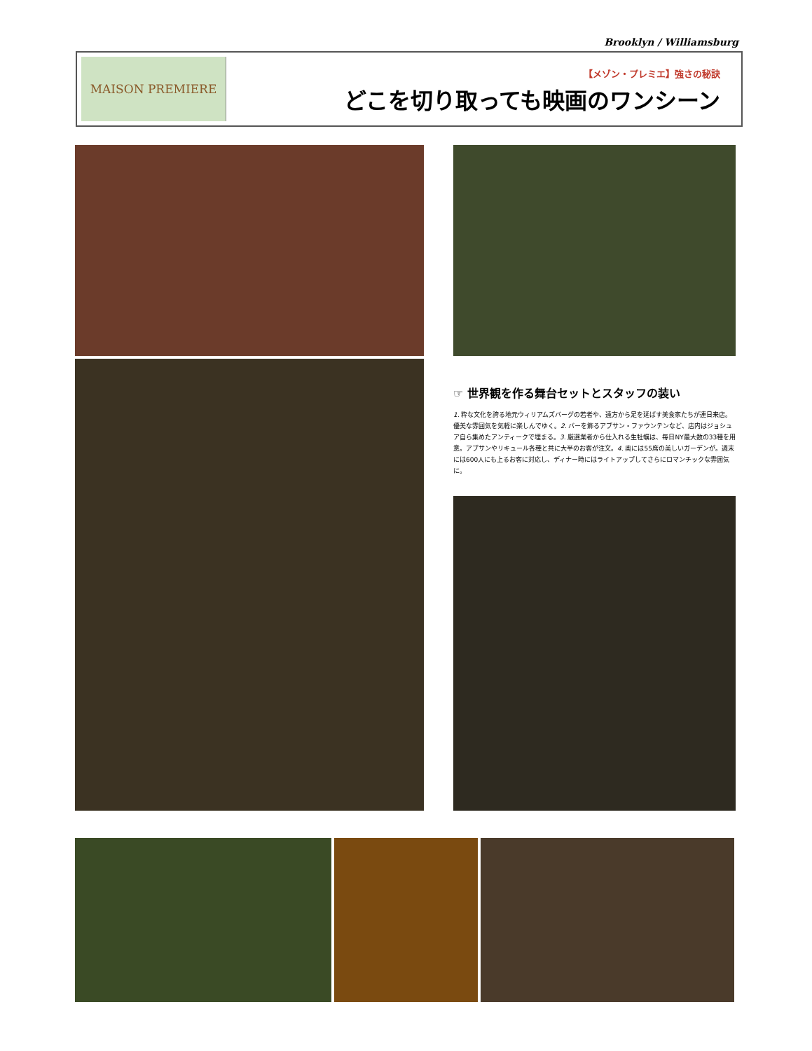Brooklyn / Williamsburg
MAISON PREMIERE
【メゾン・プレミエ】強さの秘訣
どこを切り取っても映画のワンシーン
☞ 世界観を作る舞台セットとスタッフの装い
1. 粋な文化を誇る地元ウィリアムズバーグの若者や、遠方から足を延ばす美食家たちが連日来店。優美な雰囲気を気軽に楽しんでゆく。2. バーを飾るアブサン・ファウンテンなど、店内はジョシュア自ら集めたアンティークで埋まる。3. 厳選業者から仕入れる生牡蠣は、毎日NY最大数の33種を用意。アブサンやリキュール各種と共に大半のお客が注文。4. 奥には55席の美しいガーデンが。週末には600人にも上るお客に対応し、ディナー時にはライトアップしてさらにロマンチックな雰囲気に。